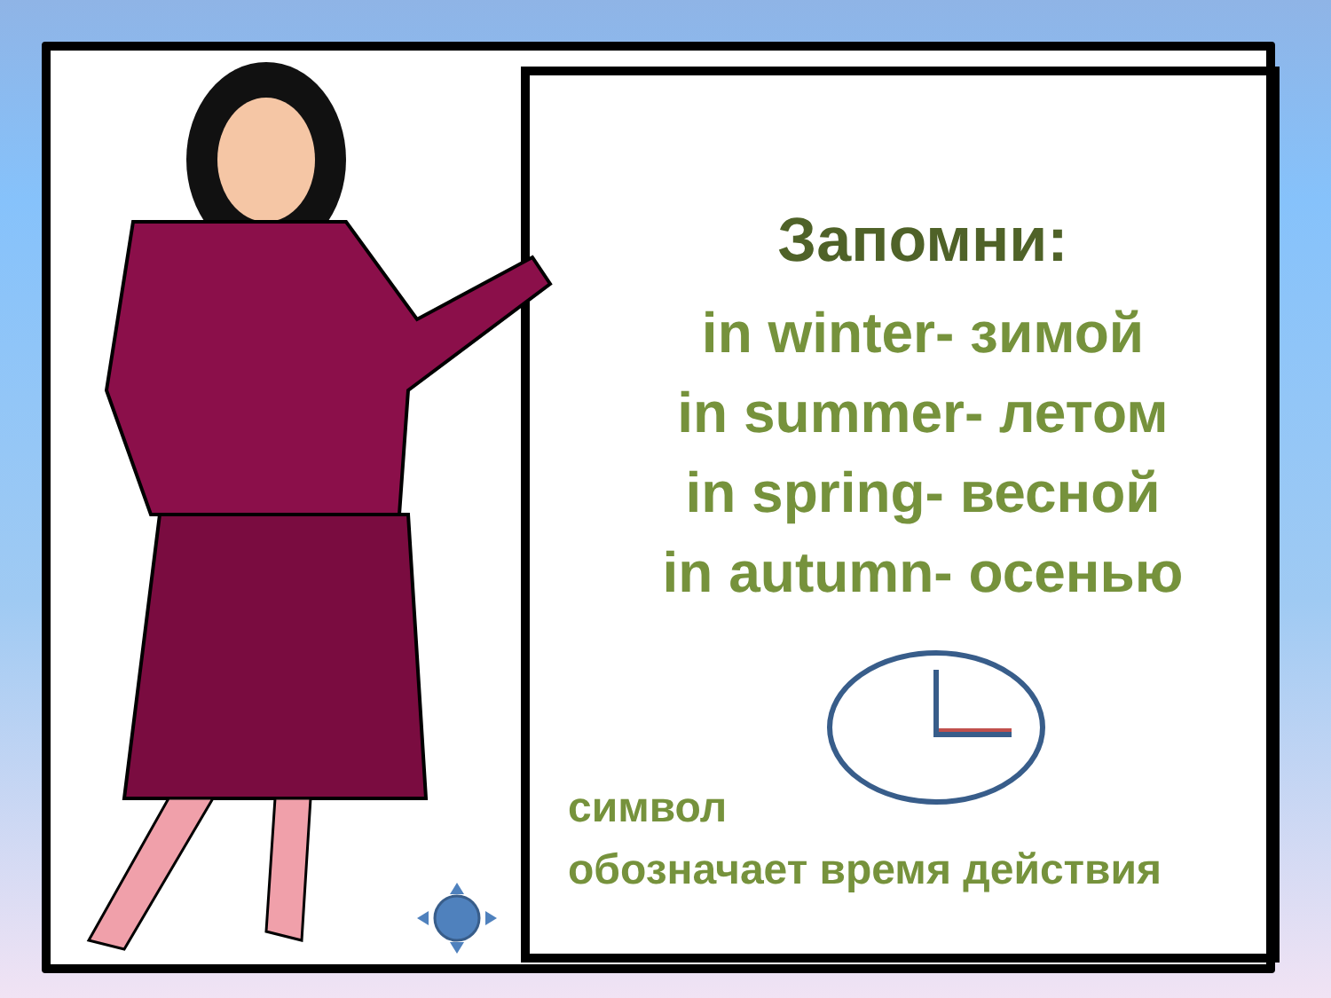Запомни:
in winter- зимой
in summer- летом
in spring- весной
in autumn- осенью
символ
обозначает время действия